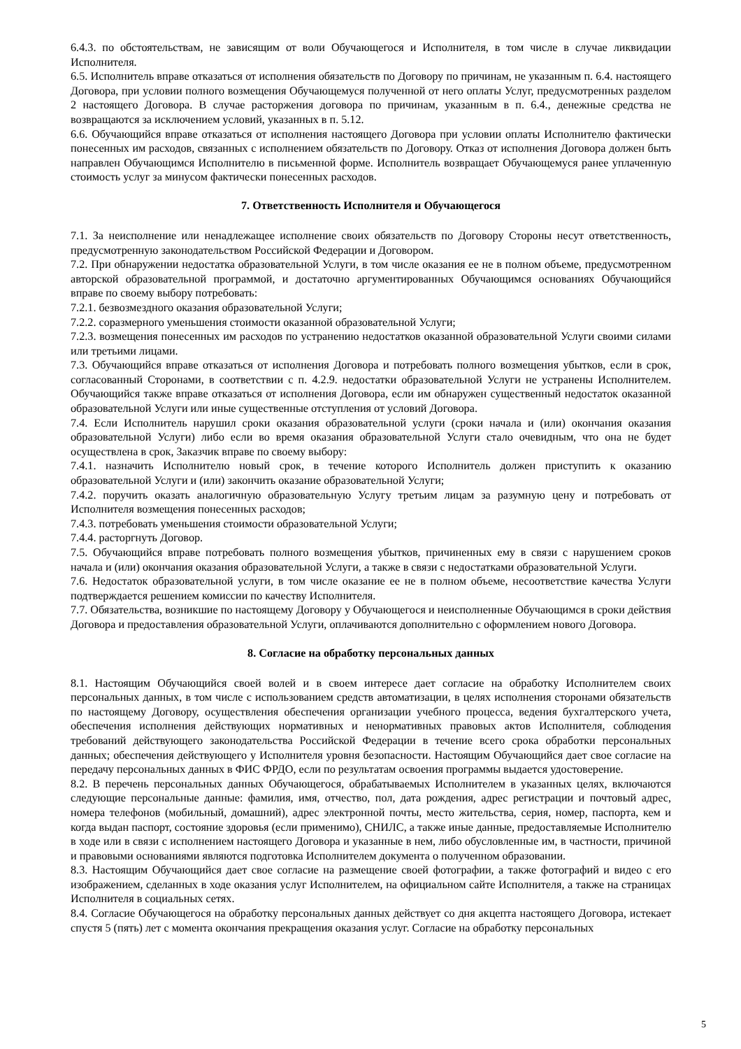6.4.3. по обстоятельствам, не зависящим от воли Обучающегося и Исполнителя, в том числе в случае ликвидации Исполнителя.
6.5. Исполнитель вправе отказаться от исполнения обязательств по Договору по причинам, не указанным п. 6.4. настоящего Договора, при условии полного возмещения Обучающемуся полученной от него оплаты Услуг, предусмотренных разделом 2 настоящего Договора. В случае расторжения договора по причинам, указанным в п. 6.4., денежные средства не возвращаются за исключением условий, указанных в п. 5.12.
6.6. Обучающийся вправе отказаться от исполнения настоящего Договора при условии оплаты Исполнителю фактически понесенных им расходов, связанных с исполнением обязательств по Договору. Отказ от исполнения Договора должен быть направлен Обучающимся Исполнителю в письменной форме. Исполнитель возвращает Обучающемуся ранее уплаченную стоимость услуг за минусом фактически понесенных расходов.
7. Ответственность Исполнителя и Обучающегося
7.1. За неисполнение или ненадлежащее исполнение своих обязательств по Договору Стороны несут ответственность, предусмотренную законодательством Российской Федерации и Договором.
7.2. При обнаружении недостатка образовательной Услуги, в том числе оказания ее не в полном объеме, предусмотренном авторской образовательной программой, и достаточно аргументированных Обучающимся основаниях Обучающийся вправе по своему выбору потребовать:
7.2.1. безвозмездного оказания образовательной Услуги;
7.2.2. соразмерного уменьшения стоимости оказанной образовательной Услуги;
7.2.3. возмещения понесенных им расходов по устранению недостатков оказанной образовательной Услуги своими силами или третьими лицами.
7.3. Обучающийся вправе отказаться от исполнения Договора и потребовать полного возмещения убытков, если в срок, согласованный Сторонами, в соответствии с п. 4.2.9. недостатки образовательной Услуги не устранены Исполнителем. Обучающийся также вправе отказаться от исполнения Договора, если им обнаружен существенный недостаток оказанной образовательной Услуги или иные существенные отступления от условий Договора.
7.4. Если Исполнитель нарушил сроки оказания образовательной услуги (сроки начала и (или) окончания оказания образовательной Услуги) либо если во время оказания образовательной Услуги стало очевидным, что она не будет осуществлена в срок, Заказчик вправе по своему выбору:
7.4.1. назначить Исполнителю новый срок, в течение которого Исполнитель должен приступить к оказанию образовательной Услуги и (или) закончить оказание образовательной Услуги;
7.4.2. поручить оказать аналогичную образовательную Услугу третьим лицам за разумную цену и потребовать от Исполнителя возмещения понесенных расходов;
7.4.3. потребовать уменьшения стоимости образовательной Услуги;
7.4.4. расторгнуть Договор.
7.5. Обучающийся вправе потребовать полного возмещения убытков, причиненных ему в связи с нарушением сроков начала и (или) окончания оказания образовательной Услуги, а также в связи с недостатками образовательной Услуги.
7.6. Недостаток образовательной услуги, в том числе оказание ее не в полном объеме, несоответствие качества Услуги подтверждается решением комиссии по качеству Исполнителя.
7.7. Обязательства, возникшие по настоящему Договору у Обучающегося и неисполненные Обучающимся в сроки действия Договора и предоставления образовательной Услуги, оплачиваются дополнительно с оформлением нового Договора.
8. Согласие на обработку персональных данных
8.1. Настоящим Обучающийся своей волей и в своем интересе дает согласие на обработку Исполнителем своих персональных данных, в том числе с использованием средств автоматизации, в целях исполнения сторонами обязательств по настоящему Договору, осуществления обеспечения организации учебного процесса, ведения бухгалтерского учета, обеспечения исполнения действующих нормативных и ненормативных правовых актов Исполнителя, соблюдения требований действующего законодательства Российской Федерации в течение всего срока обработки персональных данных; обеспечения действующего у Исполнителя уровня безопасности. Настоящим Обучающийся дает свое согласие на передачу персональных данных в ФИС ФРДО, если по результатам освоения программы выдается удостоверение.
8.2. В перечень персональных данных Обучающегося, обрабатываемых Исполнителем в указанных целях, включаются следующие персональные данные: фамилия, имя, отчество, пол, дата рождения, адрес регистрации и почтовый адрес, номера телефонов (мобильный, домашний), адрес электронной почты, место жительства, серия, номер, паспорта, кем и когда выдан паспорт, состояние здоровья (если применимо), СНИЛС, а также иные данные, предоставляемые Исполнителю в ходе или в связи с исполнением настоящего Договора и указанные в нем, либо обусловленные им, в частности, причиной и правовыми основаниями являются подготовка Исполнителем документа о полученном образовании.
8.3. Настоящим Обучающийся дает свое согласие на размещение своей фотографии, а также фотографий и видео с его изображением, сделанных в ходе оказания услуг Исполнителем, на официальном сайте Исполнителя, а также на страницах Исполнителя в социальных сетях.
8.4. Согласие Обучающегося на обработку персональных данных действует со дня акцепта настоящего Договора, истекает спустя 5 (пять) лет с момента окончания прекращения оказания услуг. Согласие на обработку персональных
5